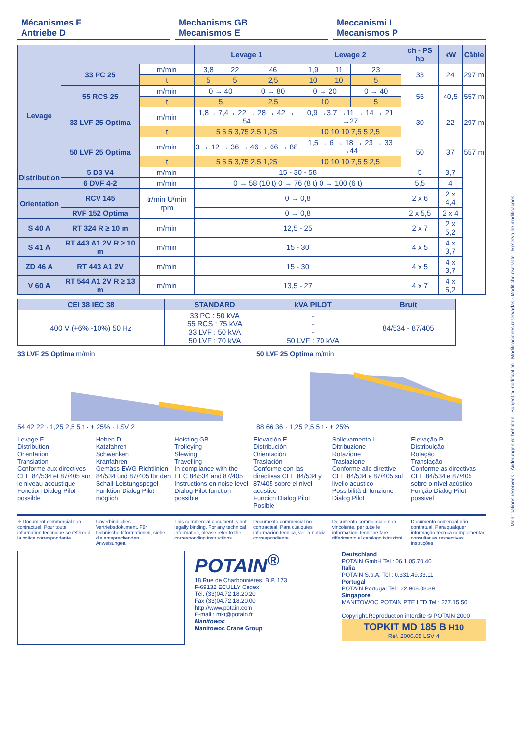Modifications réservées · Änderungen vorbehalten · Subject to modification · Modificaciones reservadas · Modifiche riservate · Reserva de modificações
Mécanismes F
Antriebe D
Mechanisms GB
Mecanismos E
Meccanismi I
Mecanismos P
| | | | Levage 1 | | | Levage 2 | | | ch - PS hp | kW | Câble |
| --- | --- | --- | --- | --- | --- | --- | --- | --- | --- | --- | --- |
| Levage | 33 PC 25 | m/min | 3,8 | 22 | 46 | 1,9 | 11 | 23 | 33 | 24 | 297 m |
| | | t | 5 | 5 | 2,5 | 10 | 10 | 5 | | | |
| | 55 RCS 25 | m/min | 0 → 40 | | 0 → 80 | 0 → 20 | | 0 → 40 | 55 | 40,5 | 557 m |
| | | t | 5 | | 2,5 | 10 | | 5 | | | |
| | 33 LVF 25 Optima | m/min | 1,8→ 7,4→ 22 → 28 → 42 → 54 | | | 0,9 →3,7 →11 → 14 → 21 →27 | | | 30 | 22 | 297 m |
| | | t | 5 5 5 3,75 2,5 1,25 | | | 10 10 10 7,5 5 2,5 | | | | | |
| | 50 LVF 25 Optima | m/min | 3 → 12 → 36 → 46 → 66 → 88 | | | 1,5 → 6 → 18 → 23 → 33 →44 | | | 50 | 37 | 557 m |
| | | t | 5 5 5 3,75 2,5 1,25 | | | 10 10 10 7,5 5 2,5 | | | | | |
| Distribution | 5 D3 V4 | m/min | 15 - 30 - 58 | | | | | | 5 | 3,7 | |
| | 6 DVF 4-2 | m/min | 0 → 58 (10 t) 0 → 76 (8 t) 0 → 100 (6 t) | | | | | | 5,5 | 4 | |
| Orientation | RCV 145 | tr/min U/min rpm | 0 → 0,8 | | | | | | 2 x 6 | 2 x 4,4 | |
| | RVF 152 Optima | | 0 → 0,8 | | | | | | 2 x 5,5 | 2 x 4 | |
| S 40 A | RT 324 R ≥ 10 m | m/min | 12,5 - 25 | | | | | | 2 x 7 | 2 x 5,2 | |
| S 41 A | RT 443 A1 2V R ≥ 10 m | m/min | 15 - 30 | | | | | | 4 x 5 | 4 x 3,7 | |
| ZD 46 A | RT 443 A1 2V | m/min | 15 - 30 | | | | | | 4 x 5 | 4 x 3,7 | |
| V 60 A | RT 544 A1 2V R ≥ 13 m | m/min | 13,5 - 27 | | | | | | 4 x 7 | 4 x 5,2 | |
| CEI 38 IEC 38 | STANDARD | kVA PILOT | Bruit |
| --- | --- | --- | --- |
| 400 V (+6% -10%) 50 Hz | 33 PC : 50 kVA 55 RCS : 75 kVA 33 LVF : 50 kVA 50 LVF : 70 kVA | - - - 50 LVF : 70 kVA | 84/534 - 87/405 |
33 LVF 25 Optima m/min
54 42 22 · 1,25 2,5 5 t · + 25% · LSV 2
50 LVF 25 Optima m/min
88 66 36 · 1,25 2,5 5 t · + 25%
Levage F
Distribution
Orientation
Translation
Conforme aux directives CEE 84/534 et 87/405 sur le niveau acoustique
Fonction Dialog Pilot possible
Heben D
Katzfahren
Schwenken
Kranfahren
Gemäss EWG-Richtlinien 84/534 und 87/405 für den Schall-Leistungspegel
Funktion Dialog Pilot möglich
Hoisting GB
Trolleying
Slewing
Travelling
In compliance with the EEC 84/534 and 87/405 Instructions on noise level
Dialog Pilot function possible
Elevación E
Distribución
Orientación
Traslación
Conforme con las directivas CEE 84/534 y 87/405 sobre el nivel acustico
Funcion Dialog Pilot Posible
Sollevamento I
Ditribuzione
Rotazione
Traslazione
Conforme alle direttive CEE 84/534 e 87/405 sul livello acustico
Possibilità di funzione Dialog Pilot
Elevação P
Distribuição
Rotação
Translação
Conforme as directivas CEE 84/534 e 87/405 sobre o nível acústico
Função Dialog Pilot possivel
⚠ Document commercial non contractuel. Pour toute information technique se référer à la notice correspondante
Unverbindliches Vertriebsdokument. Für technische Informationen, siehe die entsprechenden Anweisungen.
This commercial document is not legally binding. For any technical information, please refer to the corresponding instructions.
Documento commercial no contractual. Para cualquies información tecnica, ver la noticia correspondiente.
Documento commerciale non vincolante, per tutte le informazioni tecniche fare rifferimento al catalogo istruzioni
Documento comercial não contratual. Para qualquer informação técnica complementar consultar as respectivas instruções
POTAIN<sup>®</sup>
18.Rue de Charbonnières, B.P. 173
F-69132 ECULLY Cedex
Tél. (33)04.72.18.20.20
Fax (33)04.72.18.20.00
http://www.potain.com
E-mail : mkt@potain.fr
Manitowoc
Manitowoc Crane Group
Deutschland
POTAIN GmbH Tel : 06.1.05.70.40
Italia
POTAIN S.p.A. Tel : 0.331.49.33.11
Portugal
POTAIN Portugal Tel : 22.968.08.89
Singapore
MANITOWOC POTAIN PTE LTD Tel : 227.15.50
Copyright.Reproduction interdite © POTAIN 2000
TOPKIT MD 185 B H10
Réf. 2000.05 LSV 4